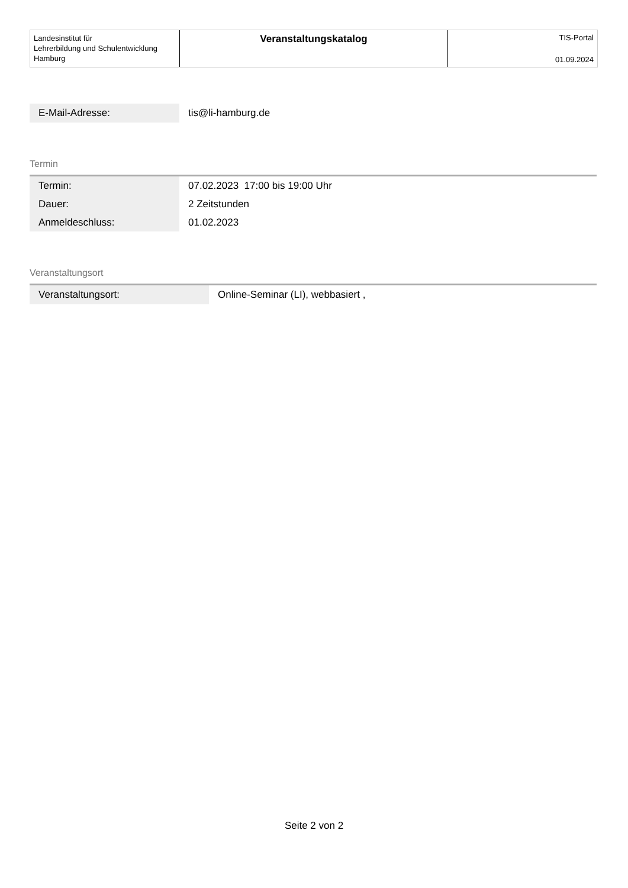Landesinstitut für
Lehrerbildung und Schulentwicklung
Hamburg
Veranstaltungskatalog
TIS-Portal
01.09.2024
| E-Mail-Adresse: | tis@li-hamburg.de |
Termin
| Termin: | 07.02.2023 17:00 bis 19:00 Uhr |
| Dauer: | 2 Zeitstunden |
| Anmeldeschluss: | 01.02.2023 |
Veranstaltungsort
| Veranstaltungsort: | Online-Seminar (LI), webbasiert , |
Seite 2 von 2